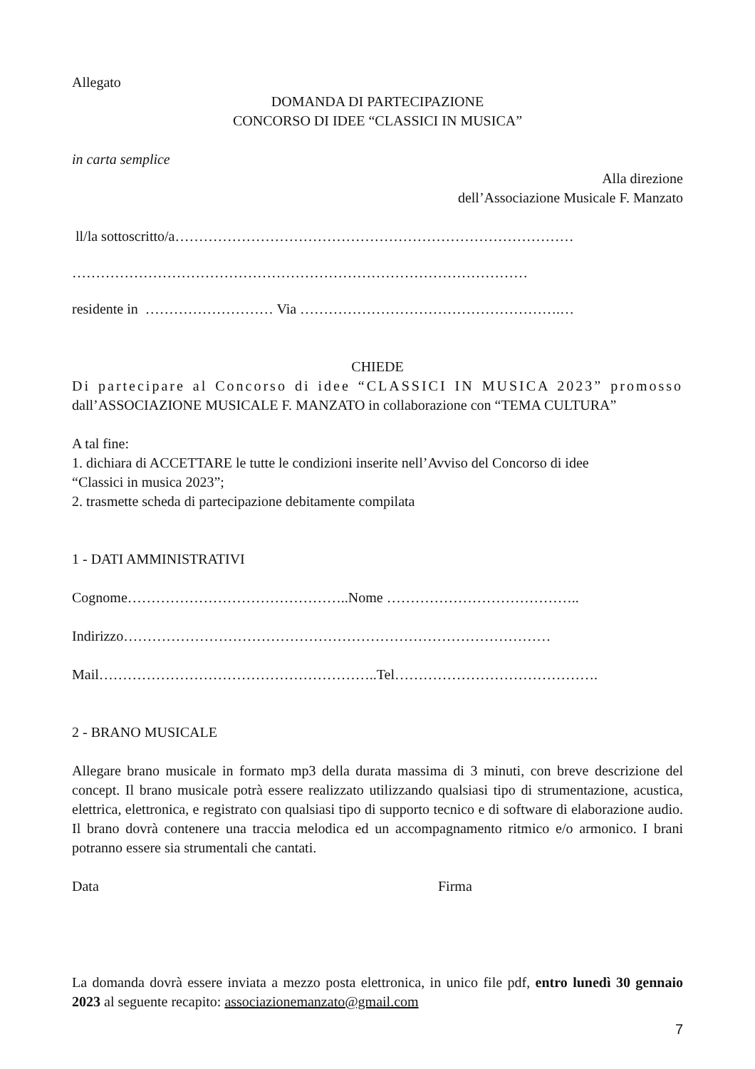Allegato
DOMANDA DI PARTECIPAZIONE
CONCORSO DI IDEE “CLASSICI IN MUSICA”
in carta semplice
Alla direzione
dell’Associazione Musicale F. Manzato
ll/la sottoscritto/a…………………………………………………………………………
……………………………………………………………………………………
residente in ……………………… Via ……………………………………………….…
CHIEDE
Di partecipare al Concorso di idee “CLASSICI IN MUSICA 2023” promosso
dall’ASSOCIAZIONE MUSICALE F. MANZATO in collaborazione con “TEMA CULTURA”
A tal fine:
1. dichiara di ACCETTARE le tutte le condizioni inserite nell’Avviso del Concorso di idee
“Classici in musica 2023”;
2. trasmette scheda di partecipazione debitamente compilata
1 - DATI AMMINISTRATIVI
Cognome………………………………………..Nome …………………………………..
Indirizzo………………………………………………………………………………
Mail…………………………………………………..Tel…………………………………….
2 - BRANO MUSICALE
Allegare brano musicale in formato mp3 della durata massima di 3 minuti, con breve descrizione del concept. Il brano musicale potrà essere realizzato utilizzando qualsiasi tipo di strumentazione, acustica, elettrica, elettronica, e registrato con qualsiasi tipo di supporto tecnico e di software di elaborazione audio. Il brano dovrà contenere una traccia melodica ed un accompagnamento ritmico e/o armonico. I brani potranno essere sia strumentali che cantati.
Data Firma
La domanda dovrà essere inviata a mezzo posta elettronica, in unico file pdf, entro lunedì 30 gennaio 2023 al seguente recapito: associazionemanzato@gmail.com
7